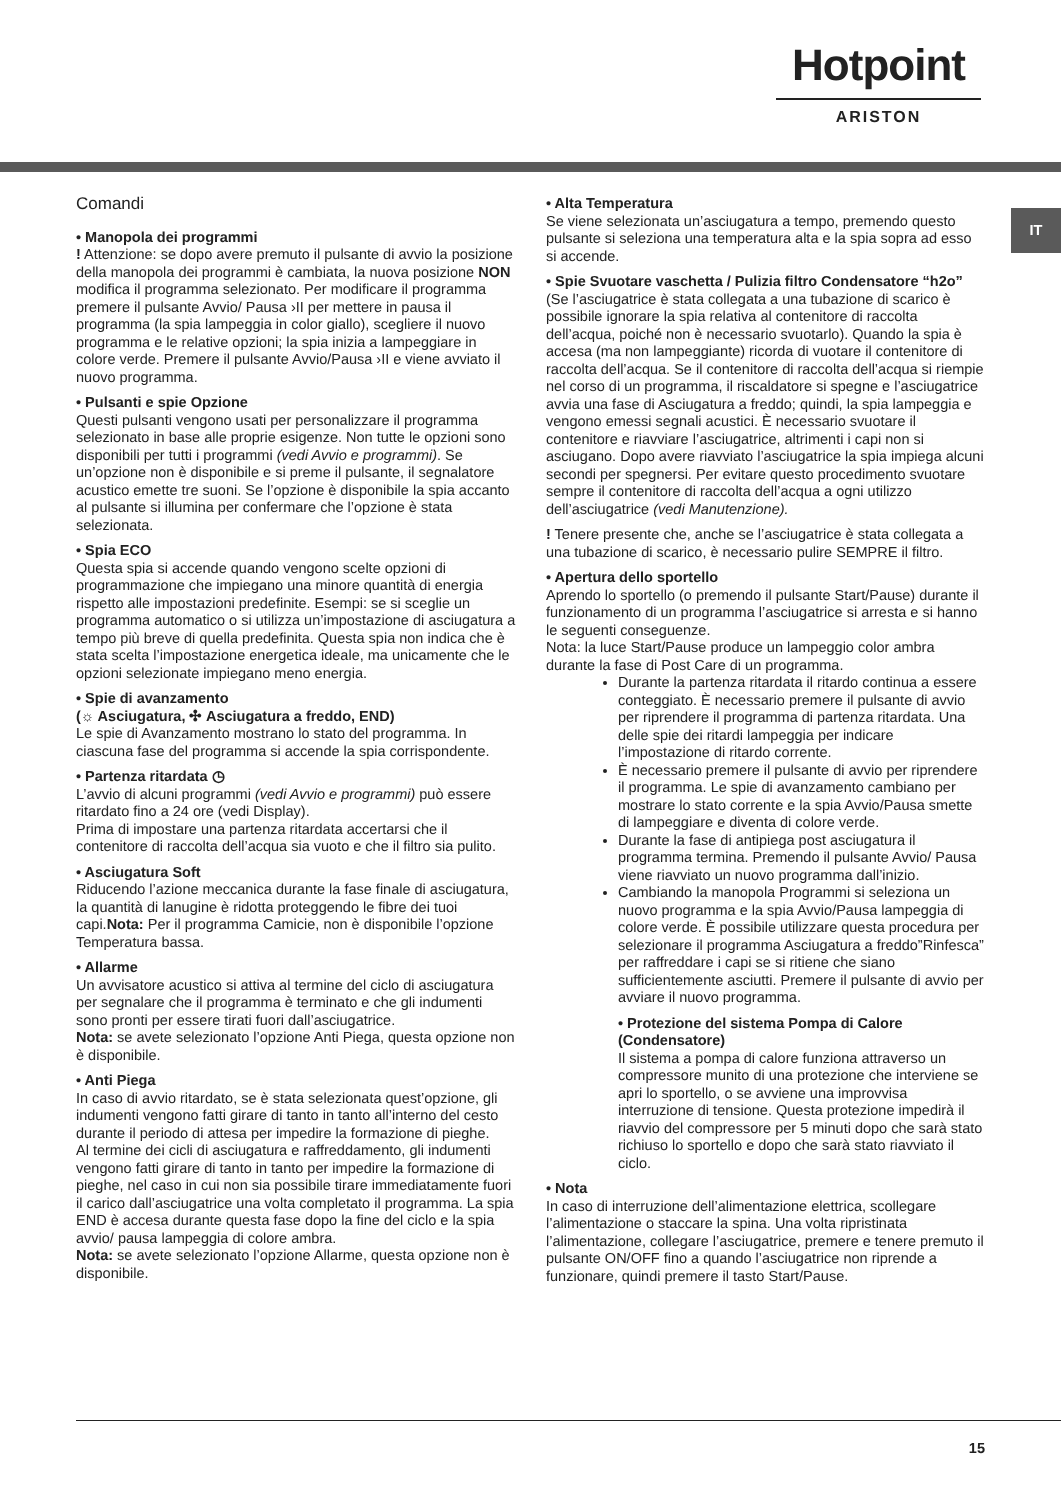Hotpoint
ARISTON
IT
Comandi
• Manopola dei programmi
! Attenzione: se dopo avere premuto il pulsante di avvio la posizione della manopola dei programmi è cambiata, la nuova posizione NON modifica il programma selezionato. Per modificare il programma premere il pulsante Avvio/ Pausa ›II per mettere in pausa il programma (la spia lampeggia in color giallo), scegliere il nuovo programma e le relative opzioni; la spia inizia a lampeggiare in colore verde. Premere il pulsante Avvio/Pausa ›II e viene avviato il nuovo programma.
• Pulsanti e spie Opzione
Questi pulsanti vengono usati per personalizzare il programma selezionato in base alle proprie esigenze. Non tutte le opzioni sono disponibili per tutti i programmi (vedi Avvio e programmi). Se un’opzione non è disponibile e si preme il pulsante, il segnalatore acustico emette tre suoni. Se l’opzione è disponibile la spia accanto al pulsante si illumina per confermare che l’opzione è stata selezionata.
• Spia ECO
Questa spia si accende quando vengono scelte opzioni di programmazione che impiegano una minore quantità di energia rispetto alle impostazioni predefinite. Esempi: se si sceglie un programma automatico o si utilizza un’impostazione di asciugatura a tempo più breve di quella predefinita. Questa spia non indica che è stata scelta l’impostazione energetica ideale, ma unicamente che le opzioni selezionate impiegano meno energia.
• Spie di avanzamento
(☼ Asciugatura, ✣ Asciugatura a freddo, END)
Le spie di Avanzamento mostrano lo stato del programma. In ciascuna fase del programma si accende la spia corrispondente.
• Partenza ritardata ◷
L’avvio di alcuni programmi (vedi Avvio e programmi) può essere ritardato fino a 24 ore (vedi Display).
Prima di impostare una partenza ritardata accertarsi che il contenitore di raccolta dell’acqua sia vuoto e che il filtro sia pulito.
• Asciugatura Soft
Riducendo l’azione meccanica durante la fase finale di asciugatura, la quantità di lanugine è ridotta proteggendo le fibre dei tuoi capi.Nota: Per il programma Camicie, non è disponibile l’opzione Temperatura bassa.
• Allarme
Un avvisatore acustico si attiva al termine del ciclo di asciugatura per segnalare che il programma è terminato e che gli indumenti sono pronti per essere tirati fuori dall’asciugatrice.
Nota: se avete selezionato l’opzione Anti Piega, questa opzione non è disponibile.
• Anti Piega
In caso di avvio ritardato, se è stata selezionata quest’opzione, gli indumenti vengono fatti girare di tanto in tanto all’interno del cesto durante il periodo di attesa per impedire la formazione di pieghe.
Al termine dei cicli di asciugatura e raffreddamento, gli indumenti vengono fatti girare di tanto in tanto per impedire la formazione di pieghe, nel caso in cui non sia possibile tirare immediatamente fuori il carico dall’asciugatrice una volta completato il programma. La spia END è accesa durante questa fase dopo la fine del ciclo e la spia avvio/ pausa lampeggia di colore ambra.
Nota: se avete selezionato l’opzione Allarme, questa opzione non è disponibile.
• Alta Temperatura
Se viene selezionata un’asciugatura a tempo, premendo questo pulsante si seleziona una temperatura alta e la spia sopra ad esso si accende.
• Spie Svuotare vaschetta / Pulizia filtro Condensatore “h2o”
(Se l’asciugatrice è stata collegata a una tubazione di scarico è possibile ignorare la spia relativa al contenitore di raccolta dell’acqua, poiché non è necessario svuotarlo). Quando la spia è accesa (ma non lampeggiante) ricorda di vuotare il contenitore di raccolta dell’acqua. Se il contenitore di raccolta dell’acqua si riempie nel corso di un programma, il riscaldatore si spegne e l’asciugatrice avvia una fase di Asciugatura a freddo; quindi, la spia lampeggia e vengono emessi segnali acustici. È necessario svuotare il contenitore e riavviare l’asciugatrice, altrimenti i capi non si asciugano. Dopo avere riavviato l’asciugatrice la spia impiega alcuni secondi per spegnersi. Per evitare questo procedimento svuotare sempre il contenitore di raccolta dell’acqua a ogni utilizzo dell’asciugatrice (vedi Manutenzione).
! Tenere presente che, anche se l’asciugatrice è stata collegata a una tubazione di scarico, è necessario pulire SEMPRE il filtro.
• Apertura dello sportello
Aprendo lo sportello (o premendo il pulsante Start/Pause) durante il funzionamento di un programma l’asciugatrice si arresta e si hanno le seguenti conseguenze.
Nota: la luce Start/Pause produce un lampeggio color ambra durante la fase di Post Care di un programma.
Durante la partenza ritardata il ritardo continua a essere conteggiato. È necessario premere il pulsante di avvio per riprendere il programma di partenza ritardata. Una delle spie dei ritardi lampeggia per indicare l’impostazione di ritardo corrente.
È necessario premere il pulsante di avvio per riprendere il programma. Le spie di avanzamento cambiano per mostrare lo stato corrente e la spia Avvio/Pausa smette di lampeggiare e diventa di colore verde.
Durante la fase di antipiega post asciugatura il programma termina. Premendo il pulsante Avvio/ Pausa viene riavviato un nuovo programma dall’inizio.
Cambiando la manopola Programmi si seleziona un nuovo programma e la spia Avvio/Pausa lampeggia di colore verde. È possibile utilizzare questa procedura per selezionare il programma Asciugatura a freddo”Rinfesca” per raffreddare i capi se si ritiene che siano sufficientemente asciutti. Premere il pulsante di avvio per avviare il nuovo programma.
• Protezione del sistema Pompa di Calore (Condensatore)
Il sistema a pompa di calore funziona attraverso un compressore munito di una protezione che interviene se apri lo sportello, o se avviene una improvvisa interruzione di tensione. Questa protezione impedirà il riavvio del compressore per 5 minuti dopo che sarà stato richiuso lo sportello e dopo che sarà stato riavviato il ciclo.
• Nota
In caso di interruzione dell’alimentazione elettrica, scollegare l’alimentazione o staccare la spina. Una volta ripristinata l’alimentazione, collegare l’asciugatrice, premere e tenere premuto il pulsante ON/OFF fino a quando l’asciugatrice non riprende a funzionare, quindi premere il tasto Start/Pause.
15